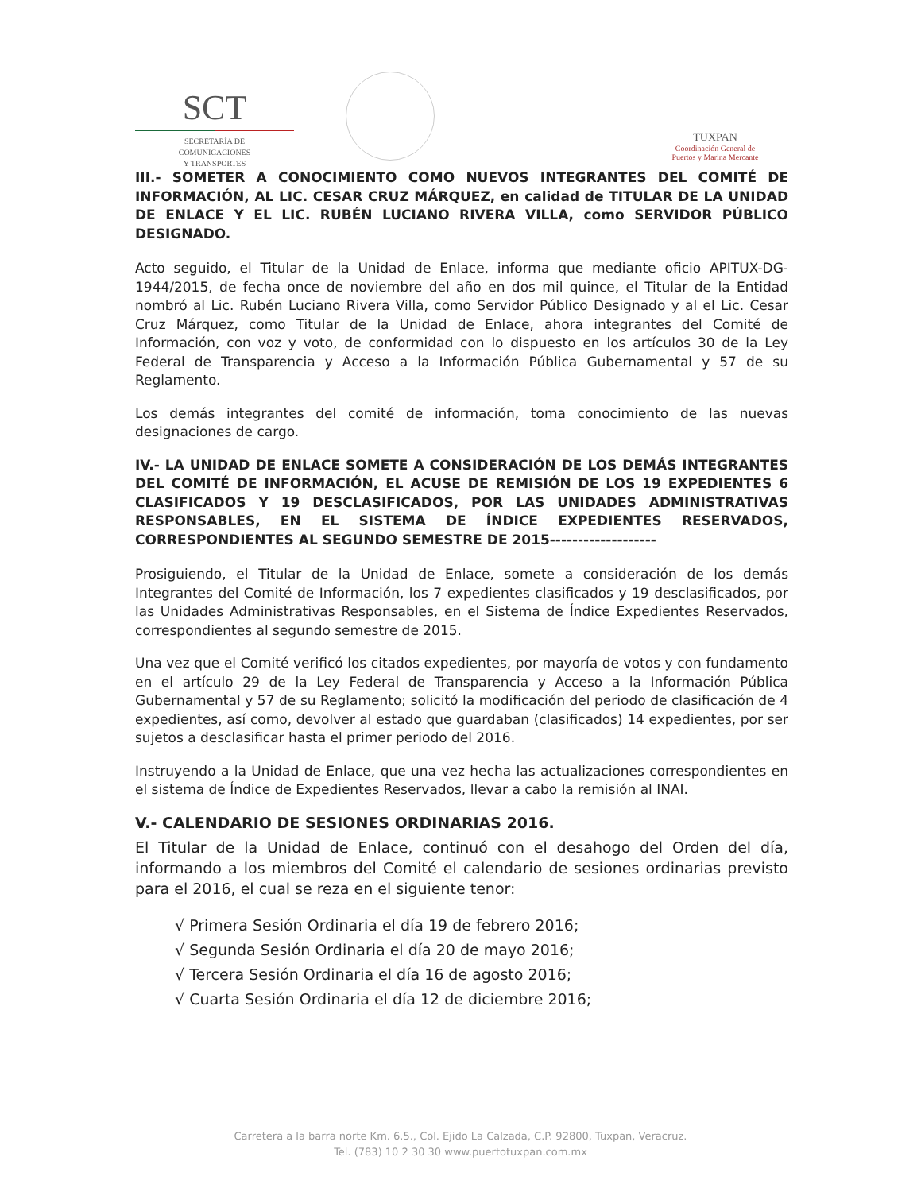SCT
SECRETARÍA DE
COMUNICACIONES
Y TRANSPORTES
TUXPAN
Coordinación General de
Puertos y Marina Mercante
III.- SOMETER A CONOCIMIENTO COMO NUEVOS INTEGRANTES DEL COMITÉ DE INFORMACIÓN, AL LIC. CESAR CRUZ MÁRQUEZ, en calidad de TITULAR DE LA UNIDAD DE ENLACE Y EL LIC. RUBÉN LUCIANO RIVERA VILLA, como SERVIDOR PÚBLICO DESIGNADO.
Acto seguido, el Titular de la Unidad de Enlace, informa que mediante oficio APITUX-DG-1944/2015, de fecha once de noviembre del año en dos mil quince, el Titular de la Entidad nombró al Lic. Rubén Luciano Rivera Villa, como Servidor Público Designado y al el Lic. Cesar Cruz Márquez, como Titular de la Unidad de Enlace, ahora integrantes del Comité de Información, con voz y voto, de conformidad con lo dispuesto en los artículos 30 de la Ley Federal de Transparencia y Acceso a la Información Pública Gubernamental y 57 de su Reglamento.
Los demás integrantes del comité de información, toma conocimiento de las nuevas designaciones de cargo.
IV.- LA UNIDAD DE ENLACE SOMETE A CONSIDERACIÓN DE LOS DEMÁS INTEGRANTES DEL COMITÉ DE INFORMACIÓN, EL ACUSE DE REMISIÓN DE LOS 19 EXPEDIENTES 6 CLASIFICADOS Y 19 DESCLASIFICADOS, POR LAS UNIDADES ADMINISTRATIVAS RESPONSABLES, EN EL SISTEMA DE ÍNDICE EXPEDIENTES RESERVADOS, CORRESPONDIENTES AL SEGUNDO SEMESTRE DE 2015-------------------
Prosiguiendo, el Titular de la Unidad de Enlace, somete a consideración de los demás Integrantes del Comité de Información, los 7 expedientes clasificados y 19 desclasificados, por las Unidades Administrativas Responsables, en el Sistema de Índice Expedientes Reservados, correspondientes al segundo semestre de 2015.
Una vez que el Comité verificó los citados expedientes, por mayoría de votos y con fundamento en el artículo 29 de la Ley Federal de Transparencia y Acceso a la Información Pública Gubernamental y 57 de su Reglamento; solicitó la modificación del periodo de clasificación de 4 expedientes, así como, devolver al estado que guardaban (clasificados) 14 expedientes, por ser sujetos a desclasificar hasta el primer periodo del 2016.
Instruyendo a la Unidad de Enlace, que una vez hecha las actualizaciones correspondientes en el sistema de Índice de Expedientes Reservados, llevar a cabo la remisión al INAI.
V.- CALENDARIO DE SESIONES ORDINARIAS 2016.
El Titular de la Unidad de Enlace, continuó con el desahogo del Orden del día, informando a los miembros del Comité el calendario de sesiones ordinarias previsto para el 2016, el cual se reza en el siguiente tenor:
√ Primera Sesión Ordinaria el día 19 de febrero 2016;
√ Segunda Sesión Ordinaria el día 20 de mayo 2016;
√ Tercera Sesión Ordinaria el día 16 de agosto 2016;
√ Cuarta Sesión Ordinaria el día 12 de diciembre 2016;
Carretera a la barra norte Km. 6.5., Col. Ejido La Calzada, C.P. 92800, Tuxpan, Veracruz.
Tel. (783) 10 2 30 30 www.puertotuxpan.com.mx